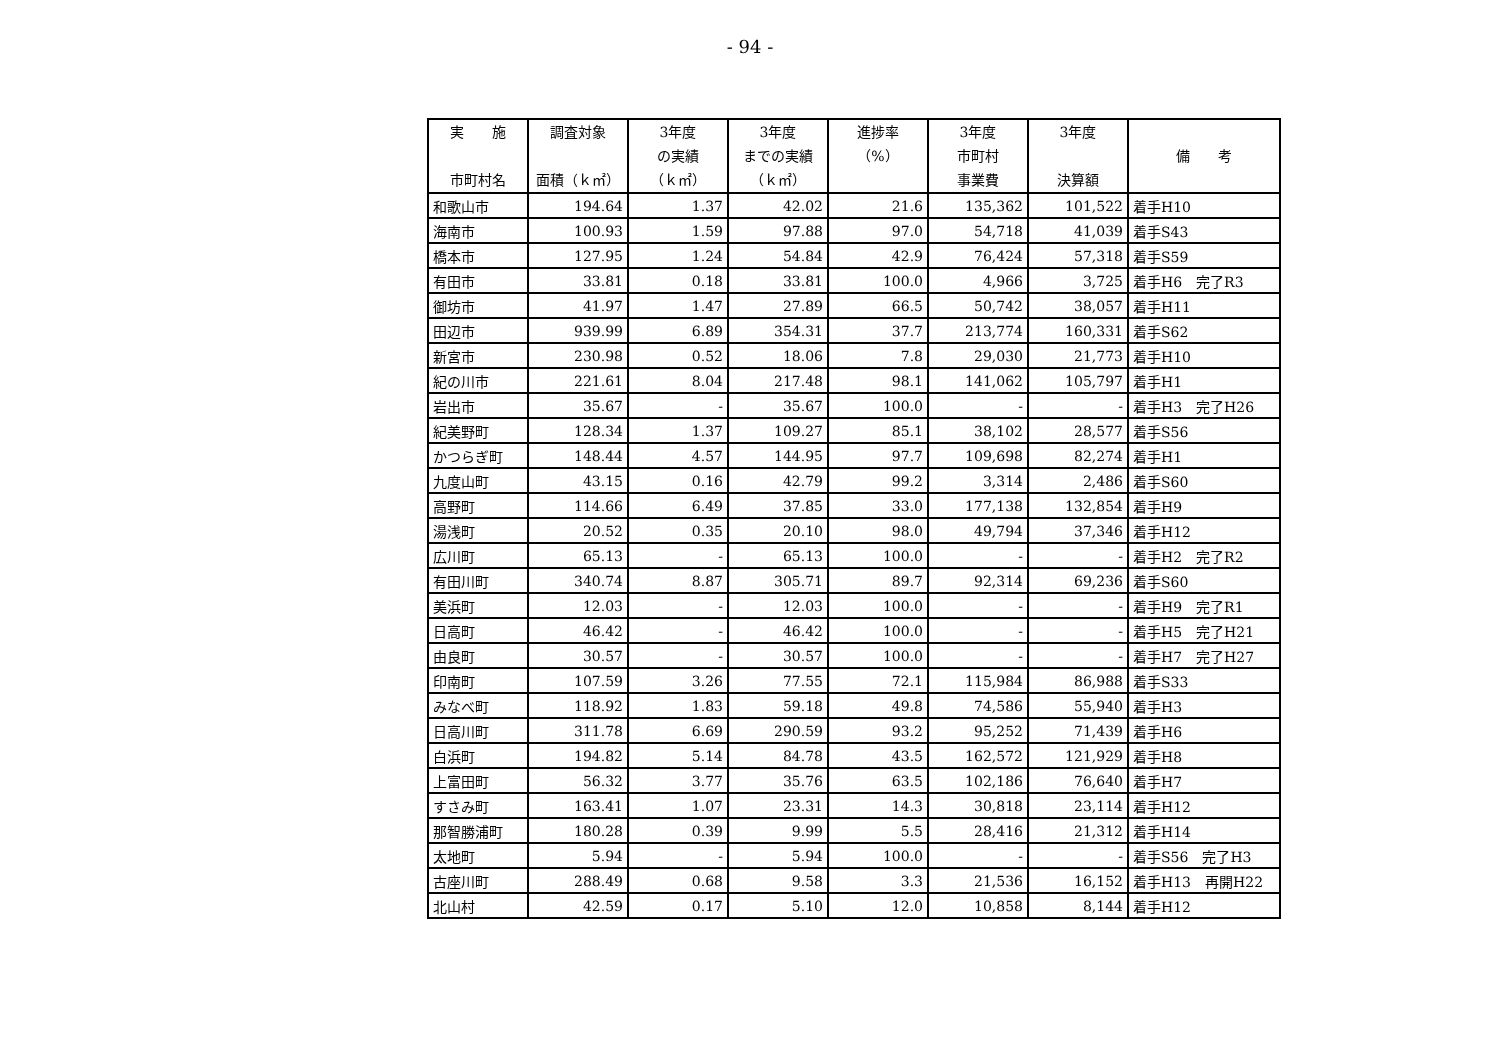- 94 -
| 実 施 市町村名 | 調査対象 面積（ｋ㎡） | 3年度 の実績 （ｋ㎡） | 3年度 までの実績 （ｋ㎡） | 進捗率 （%） | 3年度 市町村 事業費 | 3年度 決算額 | 備 考 |
| --- | --- | --- | --- | --- | --- | --- | --- |
| 和歌山市 | 194.64 | 1.37 | 42.02 | 21.6 | 135,362 | 101,522 | 着手H10 |
| 海南市 | 100.93 | 1.59 | 97.88 | 97.0 | 54,718 | 41,039 | 着手S43 |
| 橋本市 | 127.95 | 1.24 | 54.84 | 42.9 | 76,424 | 57,318 | 着手S59 |
| 有田市 | 33.81 | 0.18 | 33.81 | 100.0 | 4,966 | 3,725 | 着手H6 完了R3 |
| 御坊市 | 41.97 | 1.47 | 27.89 | 66.5 | 50,742 | 38,057 | 着手H11 |
| 田辺市 | 939.99 | 6.89 | 354.31 | 37.7 | 213,774 | 160,331 | 着手S62 |
| 新宮市 | 230.98 | 0.52 | 18.06 | 7.8 | 29,030 | 21,773 | 着手H10 |
| 紀の川市 | 221.61 | 8.04 | 217.48 | 98.1 | 141,062 | 105,797 | 着手H1 |
| 岩出市 | 35.67 | - | 35.67 | 100.0 | - | - | 着手H3 完了H26 |
| 紀美野町 | 128.34 | 1.37 | 109.27 | 85.1 | 38,102 | 28,577 | 着手S56 |
| かつらぎ町 | 148.44 | 4.57 | 144.95 | 97.7 | 109,698 | 82,274 | 着手H1 |
| 九度山町 | 43.15 | 0.16 | 42.79 | 99.2 | 3,314 | 2,486 | 着手S60 |
| 高野町 | 114.66 | 6.49 | 37.85 | 33.0 | 177,138 | 132,854 | 着手H9 |
| 湯浅町 | 20.52 | 0.35 | 20.10 | 98.0 | 49,794 | 37,346 | 着手H12 |
| 広川町 | 65.13 | - | 65.13 | 100.0 | - | - | 着手H2 完了R2 |
| 有田川町 | 340.74 | 8.87 | 305.71 | 89.7 | 92,314 | 69,236 | 着手S60 |
| 美浜町 | 12.03 | - | 12.03 | 100.0 | - | - | 着手H9 完了R1 |
| 日高町 | 46.42 | - | 46.42 | 100.0 | - | - | 着手H5 完了H21 |
| 由良町 | 30.57 | - | 30.57 | 100.0 | - | - | 着手H7 完了H27 |
| 印南町 | 107.59 | 3.26 | 77.55 | 72.1 | 115,984 | 86,988 | 着手S33 |
| みなべ町 | 118.92 | 1.83 | 59.18 | 49.8 | 74,586 | 55,940 | 着手H3 |
| 日高川町 | 311.78 | 6.69 | 290.59 | 93.2 | 95,252 | 71,439 | 着手H6 |
| 白浜町 | 194.82 | 5.14 | 84.78 | 43.5 | 162,572 | 121,929 | 着手H8 |
| 上富田町 | 56.32 | 3.77 | 35.76 | 63.5 | 102,186 | 76,640 | 着手H7 |
| すさみ町 | 163.41 | 1.07 | 23.31 | 14.3 | 30,818 | 23,114 | 着手H12 |
| 那智勝浦町 | 180.28 | 0.39 | 9.99 | 5.5 | 28,416 | 21,312 | 着手H14 |
| 太地町 | 5.94 | - | 5.94 | 100.0 | - | - | 着手S56 完了H3 |
| 古座川町 | 288.49 | 0.68 | 9.58 | 3.3 | 21,536 | 16,152 | 着手H13 再開H22 |
| 北山村 | 42.59 | 0.17 | 5.10 | 12.0 | 10,858 | 8,144 | 着手H12 |